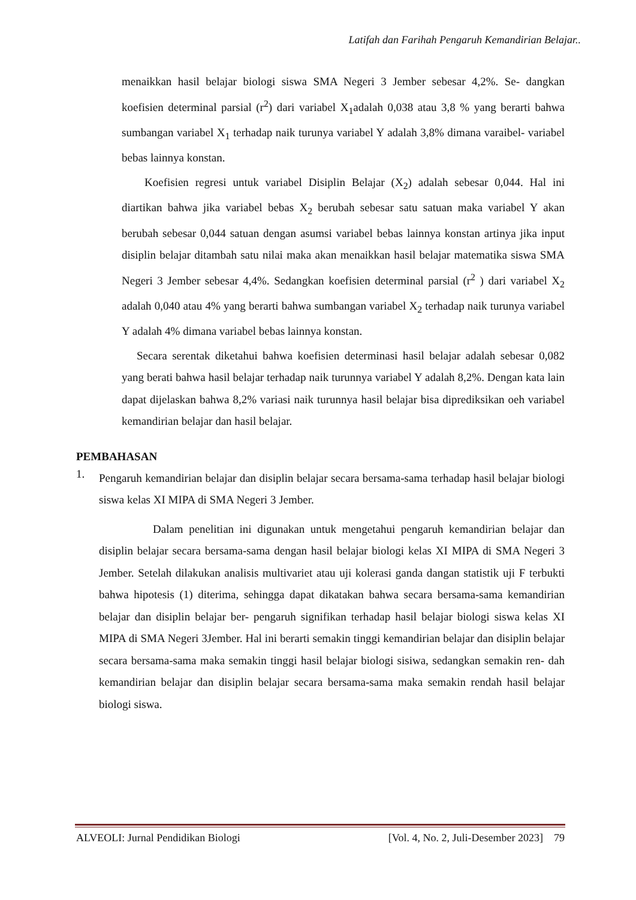Latifah dan Farihah Pengaruh Kemandirian Belajar..
menaikkan hasil belajar biologi siswa SMA Negeri 3 Jember sebesar 4,2%. Se- dangkan koefisien determinal parsial (r<sup>2</sup>) dari variabel X<sub>1</sub>adalah 0,038 atau 3,8 % yang berarti bahwa sumbangan variabel X<sub>1</sub> terhadap naik turunya variabel Y adalah 3,8% dimana varaibel- variabel bebas lainnya konstan.
Koefisien regresi untuk variabel Disiplin Belajar (X<sub>2</sub>) adalah sebesar 0,044. Hal ini diartikan bahwa jika variabel bebas X<sub>2</sub> berubah sebesar satu satuan maka variabel Y akan berubah sebesar 0,044 satuan dengan asumsi variabel bebas lainnya konstan artinya jika input disiplin belajar ditambah satu nilai maka akan menaikkan hasil belajar matematika siswa SMA Negeri 3 Jember sebesar 4,4%. Sedangkan koefisien determinal parsial (r<sup>2</sup> ) dari variabel X<sub>2</sub> adalah 0,040 atau 4% yang berarti bahwa sumbangan variabel X<sub>2</sub> terhadap naik turunya variabel Y adalah 4% dimana variabel bebas lainnya konstan.
Secara serentak diketahui bahwa koefisien determinasi hasil belajar adalah sebesar 0,082 yang berati bahwa hasil belajar terhadap naik turunnya variabel Y adalah 8,2%. Dengan kata lain dapat dijelaskan bahwa 8,2% variasi naik turunnya hasil belajar bisa diprediksikan oeh variabel kemandirian belajar dan hasil belajar.
PEMBAHASAN
1.
Pengaruh kemandirian belajar dan disiplin belajar secara bersama-sama terhadap hasil belajar biologi siswa kelas XI MIPA di SMA Negeri 3 Jember.
Dalam penelitian ini digunakan untuk mengetahui pengaruh kemandirian belajar dan disiplin belajar secara bersama-sama dengan hasil belajar biologi kelas XI MIPA di SMA Negeri 3 Jember. Setelah dilakukan analisis multivariet atau uji kolerasi ganda dangan statistik uji F terbukti bahwa hipotesis (1) diterima, sehingga dapat dikatakan bahwa secara bersama-sama kemandirian belajar dan disiplin belajar ber- pengaruh signifikan terhadap hasil belajar biologi siswa kelas XI MIPA di SMA Negeri 3Jember. Hal ini berarti semakin tinggi kemandirian belajar dan disiplin belajar secara bersama-sama maka semakin tinggi hasil belajar biologi sisiwa, sedangkan semakin ren- dah kemandirian belajar dan disiplin belajar secara bersama-sama maka semakin rendah hasil belajar biologi siswa.
ALVEOLI: Jurnal Pendidikan Biologi [Vol. 4, No. 2, Juli-Desember 2023] 79